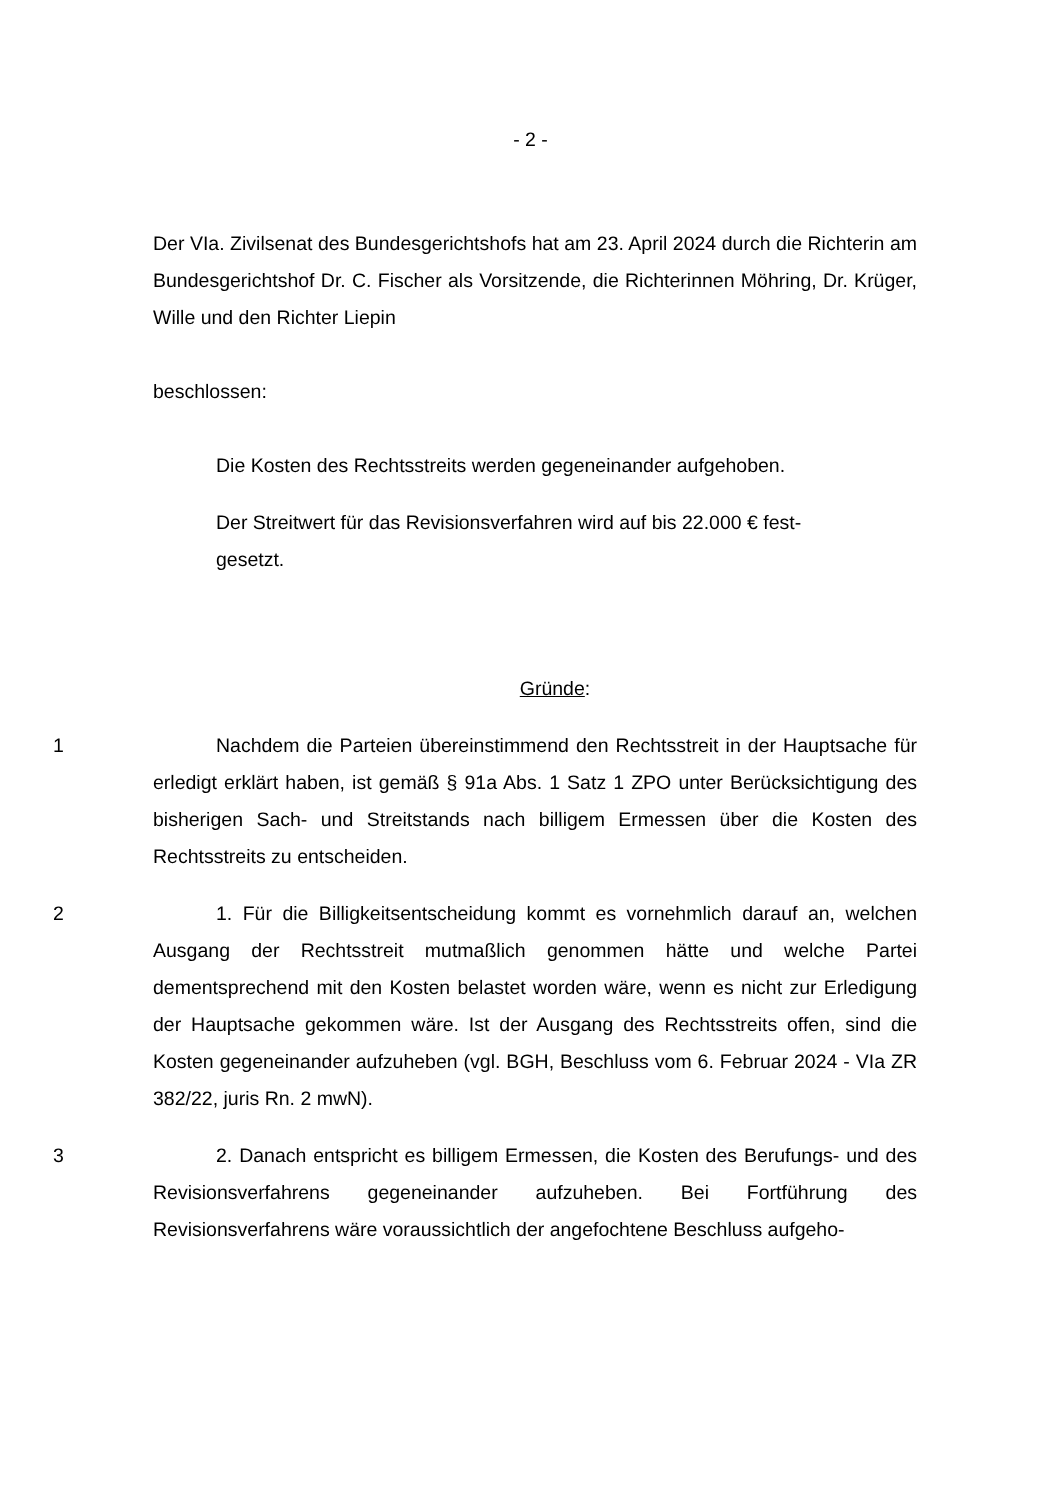- 2 -
Der VIa. Zivilsenat des Bundesgerichtshofs hat am 23. April 2024 durch die Richterin am Bundesgerichtshof Dr. C. Fischer als Vorsitzende, die Richterinnen Möhring, Dr. Krüger, Wille und den Richter Liepin
beschlossen:
Die Kosten des Rechtsstreits werden gegeneinander aufgehoben.
Der Streitwert für das Revisionsverfahren wird auf bis 22.000 € fest-
gesetzt.
Gründe:
1 Nachdem die Parteien übereinstimmend den Rechtsstreit in der Hauptsache für erledigt erklärt haben, ist gemäß § 91a Abs. 1 Satz 1 ZPO unter Berücksichtigung des bisherigen Sach- und Streitstands nach billigem Ermessen über die Kosten des Rechtsstreits zu entscheiden.
2 1. Für die Billigkeitsentscheidung kommt es vornehmlich darauf an, welchen Ausgang der Rechtsstreit mutmaßlich genommen hätte und welche Partei dementsprechend mit den Kosten belastet worden wäre, wenn es nicht zur Erledigung der Hauptsache gekommen wäre. Ist der Ausgang des Rechtsstreits offen, sind die Kosten gegeneinander aufzuheben (vgl. BGH, Beschluss vom 6. Februar 2024 - VIa ZR 382/22, juris Rn. 2 mwN).
3 2. Danach entspricht es billigem Ermessen, die Kosten des Berufungs- und des Revisionsverfahrens gegeneinander aufzuheben. Bei Fortführung des Revisionsverfahrens wäre voraussichtlich der angefochtene Beschluss aufgeho-